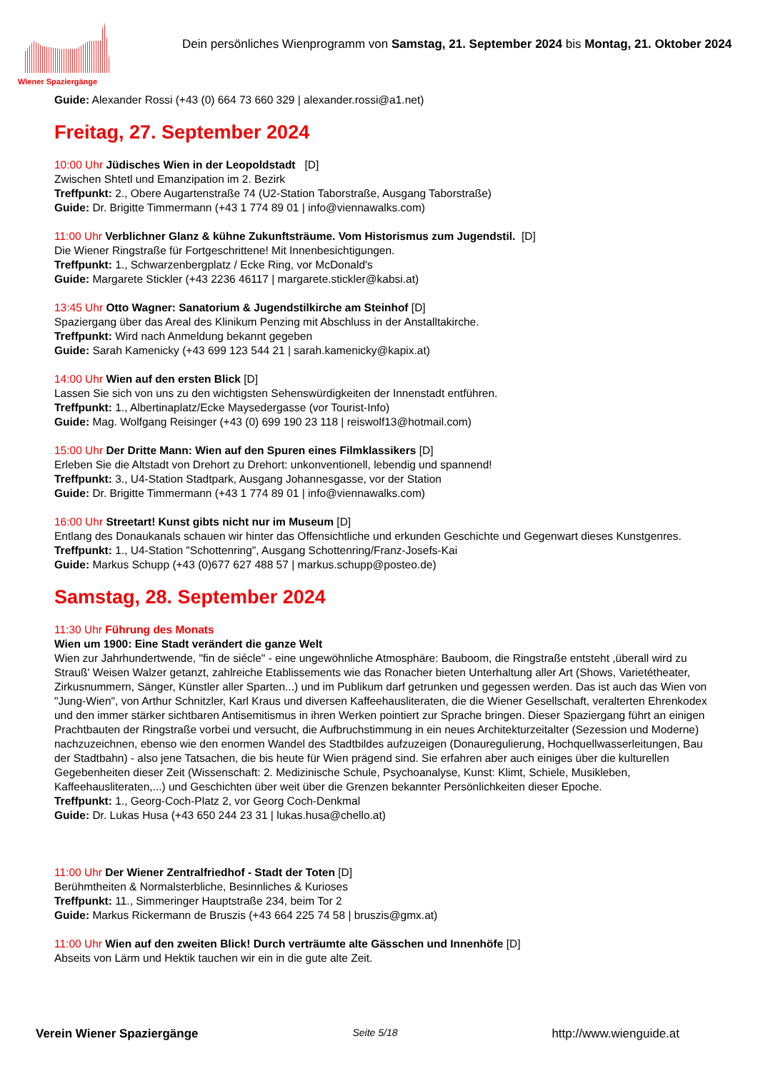Wiener Spaziergänge
Dein persönliches Wienprogramm von Samstag, 21. September 2024 bis Montag, 21. Oktober 2024
Guide: Alexander Rossi (+43 (0) 664 73 660 329 | alexander.rossi@a1.net)
Freitag, 27. September 2024
10:00 Uhr Jüdisches Wien in der Leopoldstadt [D]
Zwischen Shtetl und Emanzipation im 2. Bezirk
Treffpunkt: 2., Obere Augartenstraße 74 (U2-Station Taborstraße, Ausgang Taborstraße)
Guide: Dr. Brigitte Timmermann (+43 1 774 89 01 | info@viennawalks.com)
11:00 Uhr Verblichner Glanz & kühne Zukunftsträume. Vom Historismus zum Jugendstil. [D]
Die Wiener Ringstraße für Fortgeschrittene! Mit Innenbesichtigungen.
Treffpunkt: 1., Schwarzenbergplatz / Ecke Ring, vor McDonald's
Guide: Margarete Stickler (+43 2236 46117 | margarete.stickler@kabsi.at)
13:45 Uhr Otto Wagner: Sanatorium & Jugendstilkirche am Steinhof [D]
Spaziergang über das Areal des Klinikum Penzing mit Abschluss in der Anstalltakirche.
Treffpunkt: Wird nach Anmeldung bekannt gegeben
Guide: Sarah Kamenicky (+43 699 123 544 21 | sarah.kamenicky@kapix.at)
14:00 Uhr Wien auf den ersten Blick [D]
Lassen Sie sich von uns zu den wichtigsten Sehenswürdigkeiten der Innenstadt entführen.
Treffpunkt: 1., Albertinaplatz/Ecke Maysedergasse (vor Tourist-Info)
Guide: Mag. Wolfgang Reisinger (+43 (0) 699 190 23 118 | reiswolf13@hotmail.com)
15:00 Uhr Der Dritte Mann: Wien auf den Spuren eines Filmklassikers [D]
Erleben Sie die Altstadt von Drehort zu Drehort: unkonventionell, lebendig und spannend!
Treffpunkt: 3., U4-Station Stadtpark, Ausgang Johannesgasse, vor der Station
Guide: Dr. Brigitte Timmermann (+43 1 774 89 01 | info@viennawalks.com)
16:00 Uhr Streetart! Kunst gibts nicht nur im Museum [D]
Entlang des Donaukanals schauen wir hinter das Offensichtliche und erkunden Geschichte und Gegenwart dieses Kunstgenres.
Treffpunkt: 1., U4-Station "Schottenring", Ausgang Schottenring/Franz-Josefs-Kai
Guide: Markus Schupp (+43 (0)677 627 488 57 | markus.schupp@posteo.de)
Samstag, 28. September 2024
11:30 Uhr Führung des Monats
Wien um 1900: Eine Stadt verändert die ganze Welt
Wien zur Jahrhundertwende, "fin de siécle" - eine ungewöhnliche Atmosphäre: Bauboom, die Ringstraße entsteht ,überall wird zu Strauß' Weisen Walzer getanzt, zahlreiche Etablissements wie das Ronacher bieten Unterhaltung aller Art (Shows, Varietétheater, Zirkusnummern, Sänger, Künstler aller Sparten...) und im Publikum darf getrunken und gegessen werden. Das ist auch das Wien von "Jung-Wien", von Arthur Schnitzler, Karl Kraus und diversen Kaffeehausliteraten, die die Wiener Gesellschaft, veralterten Ehrenkodex und den immer stärker sichtbaren Antisemitismus in ihren Werken pointiert zur Sprache bringen. Dieser Spaziergang führt an einigen Prachtbauten der Ringstraße vorbei und versucht, die Aufbruchstimmung in ein neues Architekturzeitalter (Sezession und Moderne) nachzuzeichnen, ebenso wie den enormen Wandel des Stadtbildes aufzuzeigen (Donauregulierung, Hochquellwasserleitungen, Bau der Stadtbahn) - also jene Tatsachen, die bis heute für Wien prägend sind. Sie erfahren aber auch einiges über die kulturellen Gegebenheiten dieser Zeit (Wissenschaft: 2. Medizinische Schule, Psychoanalyse, Kunst: Klimt, Schiele, Musikleben, Kaffeehausliteraten,...) und Geschichten über weit über die Grenzen bekannter Persönlichkeiten dieser Epoche.
Treffpunkt: 1., Georg-Coch-Platz 2, vor Georg Coch-Denkmal
Guide: Dr. Lukas Husa (+43 650 244 23 31 | lukas.husa@chello.at)
11:00 Uhr Der Wiener Zentralfriedhof - Stadt der Toten [D]
Berühmtheiten & Normalsterbliche, Besinnliches & Kurioses
Treffpunkt: 11., Simmeringer Hauptstraße 234, beim Tor 2
Guide: Markus Rickermann de Bruszis (+43 664 225 74 58 | bruszis@gmx.at)
11:00 Uhr Wien auf den zweiten Blick! Durch verträumte alte Gässchen und Innenhöfe [D]
Abseits von Lärm und Hektik tauchen wir ein in die gute alte Zeit.
Verein Wiener Spaziergänge Seite 5/18 http://www.wienguide.at